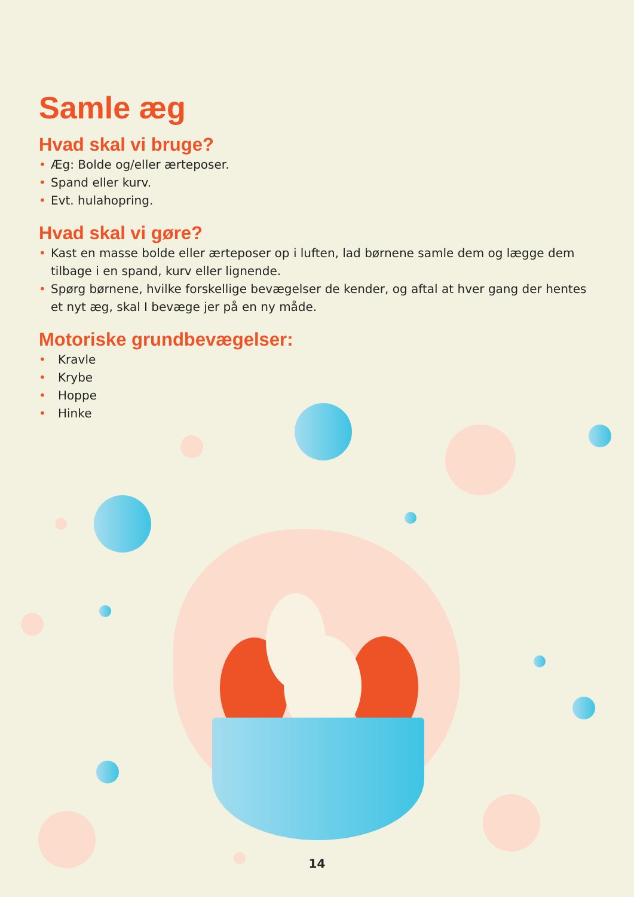Samle æg
Hvad skal vi bruge?
• Æg: Bolde og/eller ærteposer.
• Spand eller kurv.
• Evt. hulahopring.
Hvad skal vi gøre?
• Kast en masse bolde eller ærteposer op i luften, lad børnene samle dem og lægge dem tilbage i en spand, kurv eller lignende.
• Spørg børnene, hvilke forskellige bevægelser de kender, og aftal at hver gang der hentes et nyt æg, skal I bevæge jer på en ny måde.
Motoriske grundbevægelser:
• Kravle
• Krybe
• Hoppe
• Hinke
14